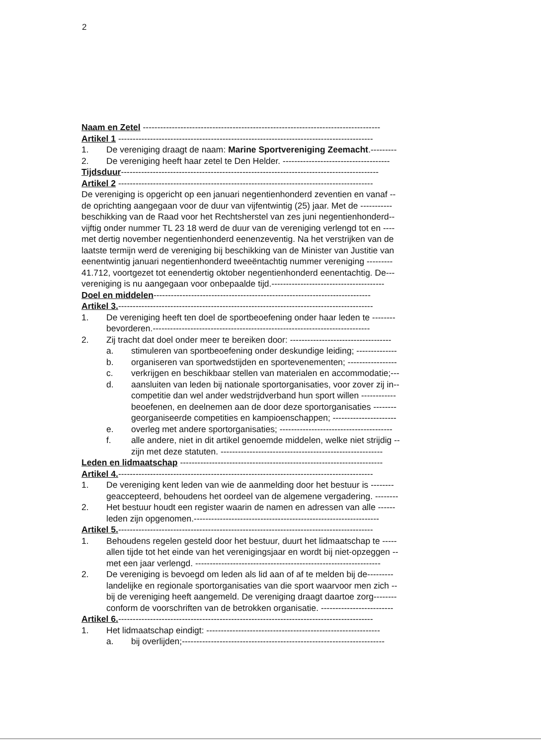2
Naam en Zetel ----------------------------------------------------------------------------------
Artikel 1 ----------------------------------------------------------------------------------------
1. De vereniging draagt de naam: Marine Sportvereniging Zeemacht.---------
2. De vereniging heeft haar zetel te Den Helder. -------------------------------------
Tijdsduur-----------------------------------------------------------------------------------------
Artikel 2 ----------------------------------------------------------------------------------------
De vereniging is opgericht op een januari negentienhonderd zeventien en vanaf --
de oprichting aangegaan voor de duur van vijfentwintig (25) jaar. Met de -----------
beschikking van de Raad voor het Rechtsherstel van zes juni negentienhonderd--
vijftig onder nummer TL 23 18 werd de duur van de vereniging verlengd tot en ----
met dertig november negentienhonderd eenenzeventig. Na het verstrijken van de
laatste termijn werd de vereniging bij beschikking van de Minister van Justitie van
eenentwintig januari negentienhonderd tweeëntachtig nummer vereniging ---------
41.712, voortgezet tot eenendertig oktober negentienhonderd eenentachtig. De---
vereniging is nu aangegaan voor onbepaalde tijd.---------------------------------------
Doel en middelen---------------------------------------------------------------------------
Artikel 3.----------------------------------------------------------------------------------------
1. De vereniging heeft ten doel de sportbeoefening onder haar leden te --------
bevorderen.---------------------------------------------------------------------------
2. Zij tracht dat doel onder meer te bereiken door: -----------------------------------
a. stimuleren van sportbeoefening onder deskundige leiding; --------------
b. organiseren van sportwedstijden en sportevenementen; -----------------
c. verkrijgen en beschikbaar stellen van materialen en accommodatie;---
d. aansluiten van leden bij nationale sportorganisaties, voor zover zij in--
competitie dan wel ander wedstrijdverband hun sport willen ------------
beoefenen, en deelnemen aan de door deze sportorganisaties --------
georganiseerde competities en kampioenschappen; ----------------------
e. overleg met andere sportorganisaties; ---------------------------------------
f. alle andere, niet in dit artikel genoemde middelen, welke niet strijdig --
zijn met deze statuten. --------------------------------------------------------
Leden en lidmaatschap ----------------------------------------------------------------------
Artikel 4.----------------------------------------------------------------------------------------
1. De vereniging kent leden van wie de aanmelding door het bestuur is --------
geaccepteerd, behoudens het oordeel van de algemene vergadering. --------
2. Het bestuur houdt een register waarin de namen en adressen van alle ------
leden zijn opgenomen.----------------------------------------------------------------
Artikel 5.----------------------------------------------------------------------------------------
1. Behoudens regelen gesteld door het bestuur, duurt het lidmaatschap te -----
allen tijde tot het einde van het verenigingsjaar en wordt bij niet-opzeggen --
met een jaar verlengd. ----------------------------------------------------------------
2. De vereniging is bevoegd om leden als lid aan of af te melden bij de---------
landelijke en regionale sportorganisaties van die sport waarvoor men zich --
bij de vereniging heeft aangemeld. De vereniging draagt daartoe zorg--------
conform de voorschriften van de betrokken organisatie. -------------------------
Artikel 6.----------------------------------------------------------------------------------------
1. Het lidmaatschap eindigt: ------------------------------------------------------------
a. bij overlijden;----------------------------------------------------------------------